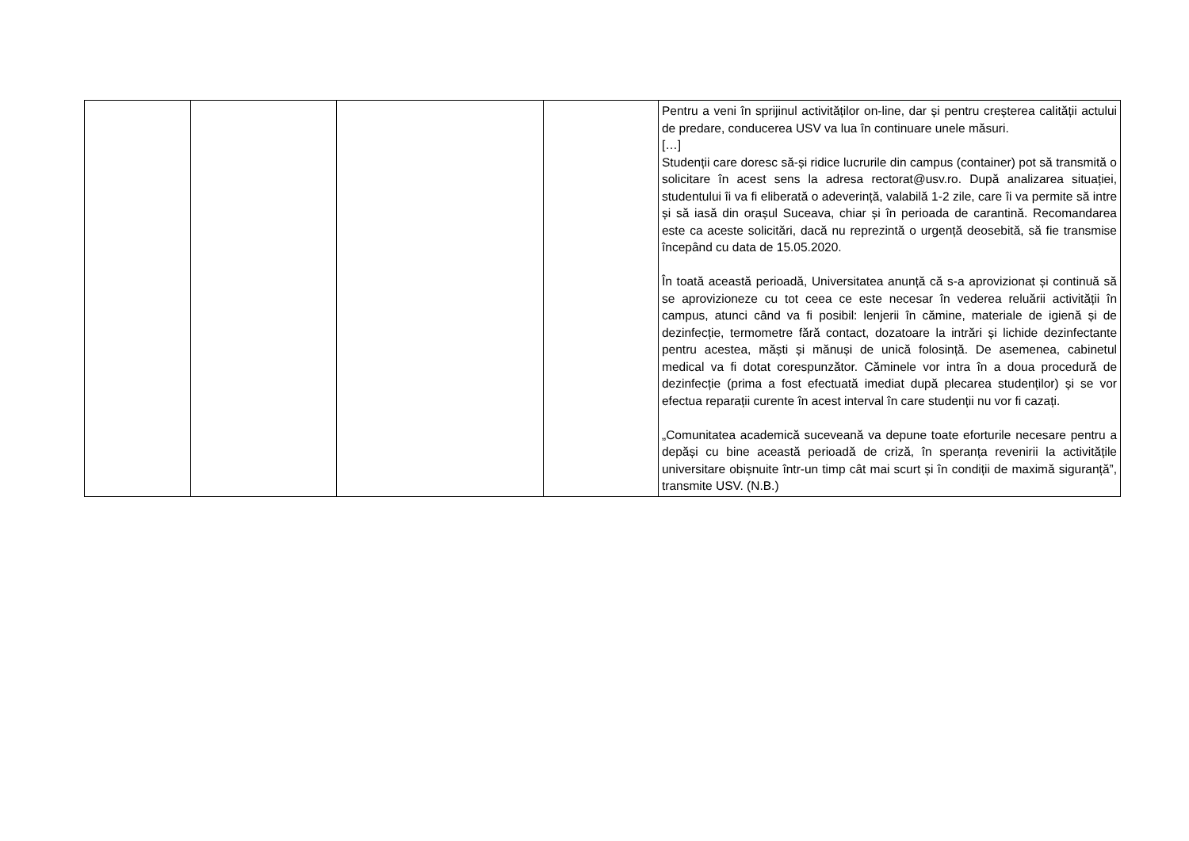| | | | | Pentru a veni în sprijinul activităților on-line, dar și pentru creșterea calității actului de predare, conducerea USV va lua în continuare unele măsuri. […] Studenții care doresc să-și ridice lucrurile din campus (container) pot să transmită o solicitare în acest sens la adresa rectorat@usv.ro. După analizarea situației, studentului îi va fi eliberată o adeverință, valabilă 1-2 zile, care îi va permite să intre și să iasă din orașul Suceava, chiar și în perioada de carantină. Recomandarea este ca aceste solicitări, dacă nu reprezintă o urgență deosebită, să fie transmise începând cu data de 15.05.2020. În toată această perioadă, Universitatea anunță că s-a aprovizionat și continuă să se aprovizioneze cu tot ceea ce este necesar în vederea reluării activității în campus, atunci când va fi posibil: lenjerii în cămine, materiale de igienă și de dezinfecție, termometre fără contact, dozatoare la intrări și lichide dezinfectante pentru acestea, măști și mănuși de unică folosință. De asemenea, cabinetul medical va fi dotat corespunzător. Căminele vor intra în a doua procedură de dezinfecție (prima a fost efectuată imediat după plecarea studenților) și se vor efectua reparații curente în acest interval în care studenții nu vor fi cazați. „Comunitatea academică suceveană va depune toate eforturile necesare pentru a depăși cu bine această perioadă de criză, în speranța revenirii la activitățile universitare obișnuite într-un timp cât mai scurt și în condiții de maximă siguranță”, transmite USV. (N.B.) |